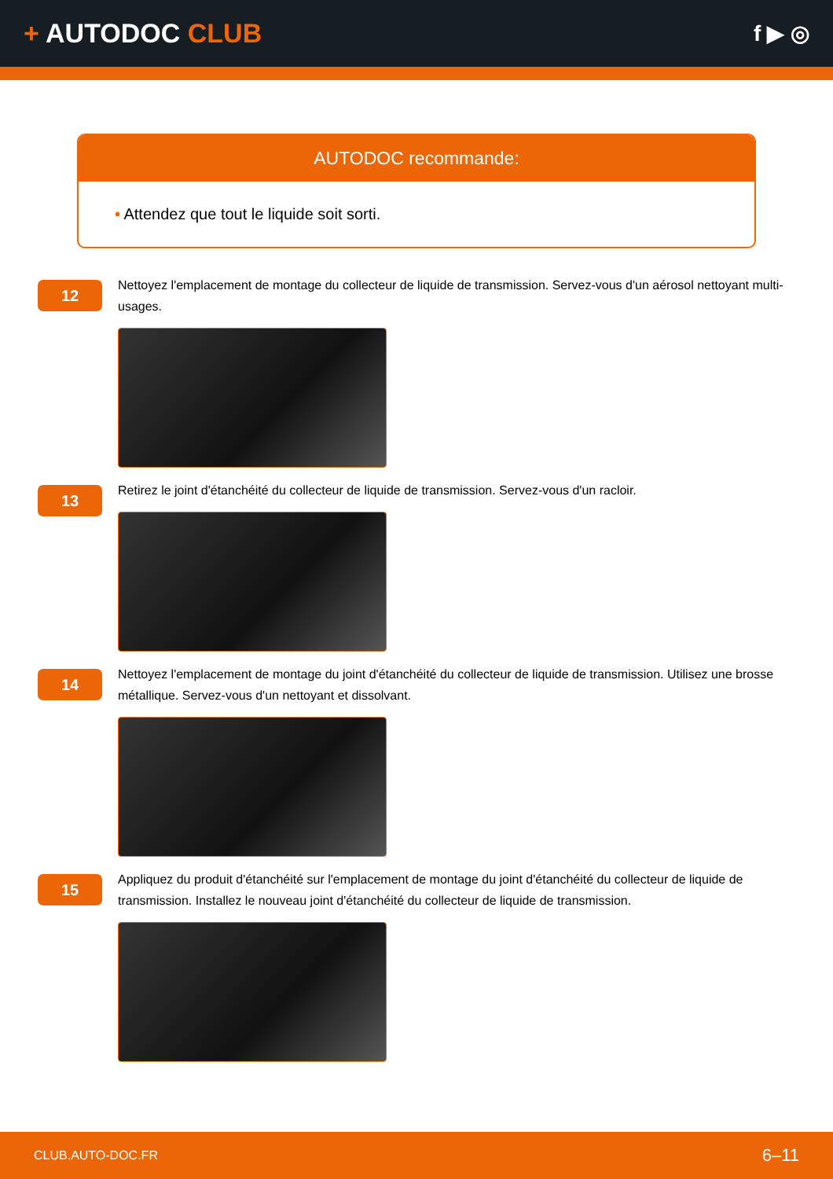+ AUTODOC CLUB
f ▶ ◎
AUTODOC recommande:
• Attendez que tout le liquide soit sorti.
12
Nettoyez l'emplacement de montage du collecteur de liquide de transmission. Servez-vous d'un aérosol nettoyant multi-usages.
13
Retirez le joint d'étanchéité du collecteur de liquide de transmission. Servez-vous d'un racloir.
14
Nettoyez l'emplacement de montage du joint d'étanchéité du collecteur de liquide de transmission. Utilisez une brosse métallique. Servez-vous d'un nettoyant et dissolvant.
15
Appliquez du produit d'étanchéité sur l'emplacement de montage du joint d'étanchéité du collecteur de liquide de transmission. Installez le nouveau joint d'étanchéité du collecteur de liquide de transmission.
CLUB.AUTO-DOC.FR 6–11